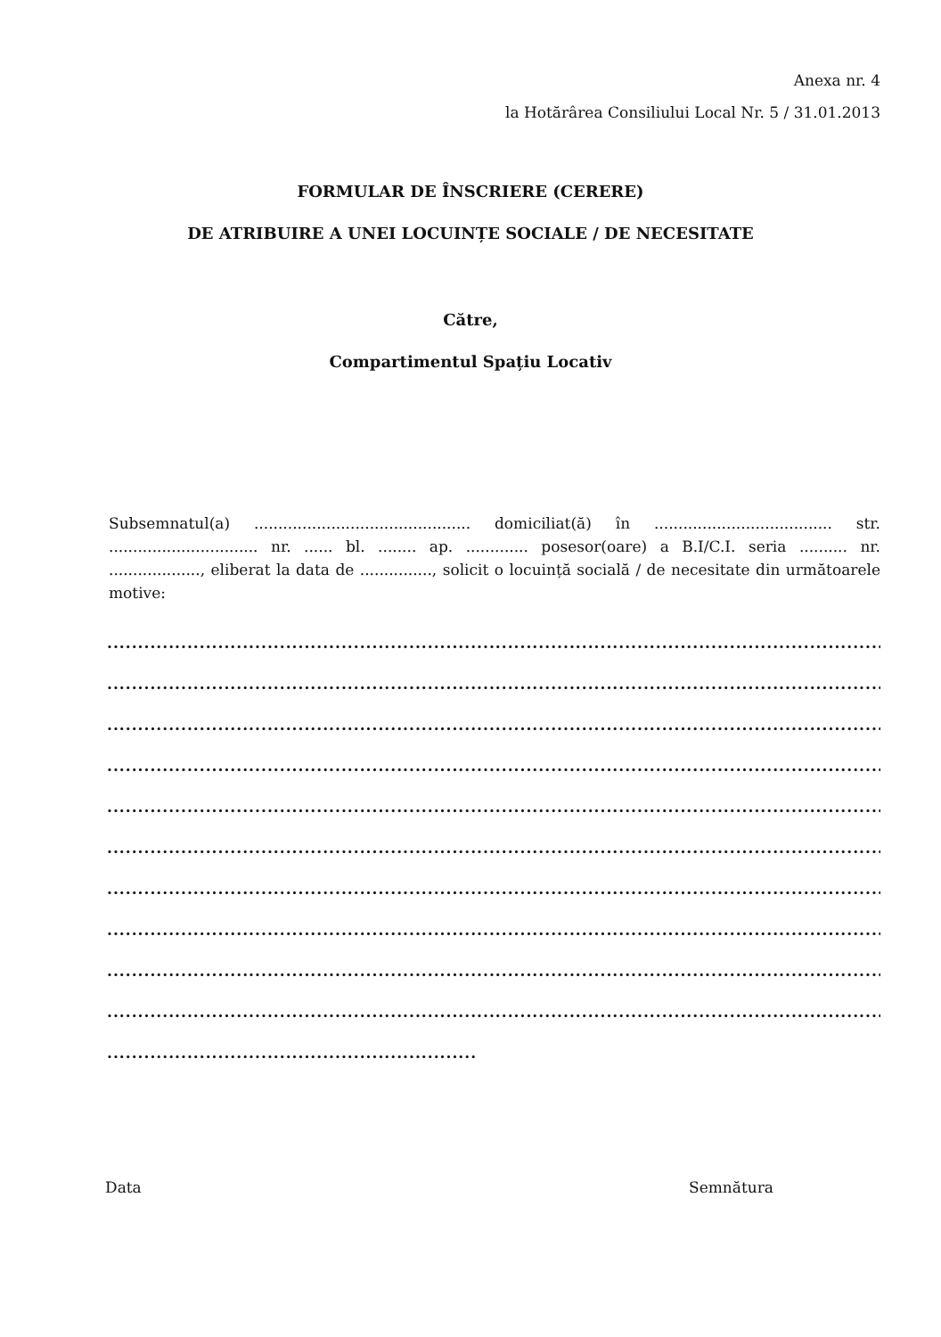Anexa nr. 4
la Hotărârea Consiliului Local Nr. 5 / 31.01.2013
FORMULAR DE ÎNSCRIERE (CERERE)
DE ATRIBUIRE A UNEI LOCUINȚE SOCIALE / DE NECESITATE
Către,
Compartimentul Spațiu Locativ
Subsemnatul(a) ............................................. domiciliat(ă) în ..................................... str. ............................... nr. ...... bl. ........ ap. ............. posesor(oare) a B.I/C.I. seria .......... nr. ..................., eliberat la data de ..............., solicit o locuință socială / de necesitate din următoarele motive:
.................................................................................................................................
................................................................................................................................
................................................................................................................................
.................................................................................................................................
................................................................................................................................
................................................................................................................................
.................................................................................................................................
................................................................................................................................
................................................................................................................................
.................................................................................................................................
............................................................
Data Semnătura